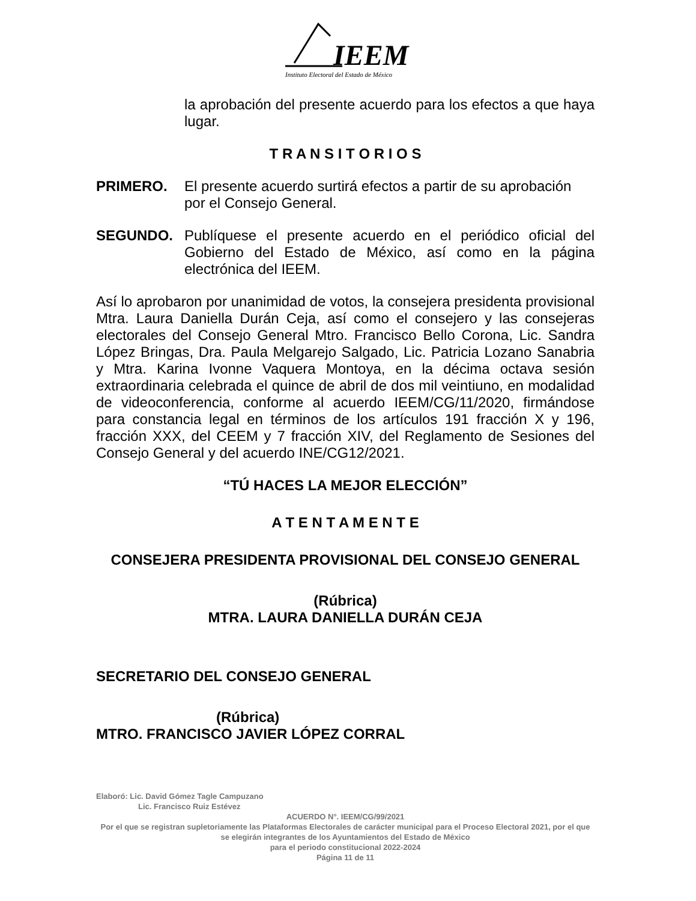IEEM
Instituto Electoral del Estado de México
la aprobación del presente acuerdo para los efectos a que haya lugar.
T R A N S I T O R I O S
PRIMERO. El presente acuerdo surtirá efectos a partir de su aprobación por el Consejo General.
SEGUNDO. Publíquese el presente acuerdo en el periódico oficial del Gobierno del Estado de México, así como en la página electrónica del IEEM.
Así lo aprobaron por unanimidad de votos, la consejera presidenta provisional Mtra. Laura Daniella Durán Ceja, así como el consejero y las consejeras electorales del Consejo General Mtro. Francisco Bello Corona, Lic. Sandra López Bringas, Dra. Paula Melgarejo Salgado, Lic. Patricia Lozano Sanabria y Mtra. Karina Ivonne Vaquera Montoya, en la décima octava sesión extraordinaria celebrada el quince de abril de dos mil veintiuno, en modalidad de videoconferencia, conforme al acuerdo IEEM/CG/11/2020, firmándose para constancia legal en términos de los artículos 191 fracción X y 196, fracción XXX, del CEEM y 7 fracción XIV, del Reglamento de Sesiones del Consejo General y del acuerdo INE/CG12/2021.
“TÚ HACES LA MEJOR ELECCIÓN”
A T E N T A M E N T E
CONSEJERA PRESIDENTA PROVISIONAL DEL CONSEJO GENERAL
(Rúbrica)
MTRA. LAURA DANIELLA DURÁN CEJA
SECRETARIO DEL CONSEJO GENERAL
(Rúbrica)
MTRO. FRANCISCO JAVIER LÓPEZ CORRAL
Elaboró: Lic. David Gómez Tagle Campuzano
Lic. Francisco Ruiz Estévez
ACUERDO N°. IEEM/CG/99/2021
Por el que se registran supletoriamente las Plataformas Electorales de carácter municipal para el Proceso Electoral 2021, por el que se elegirán integrantes de los Ayuntamientos del Estado de México
para el periodo constitucional 2022-2024
Página 11 de 11